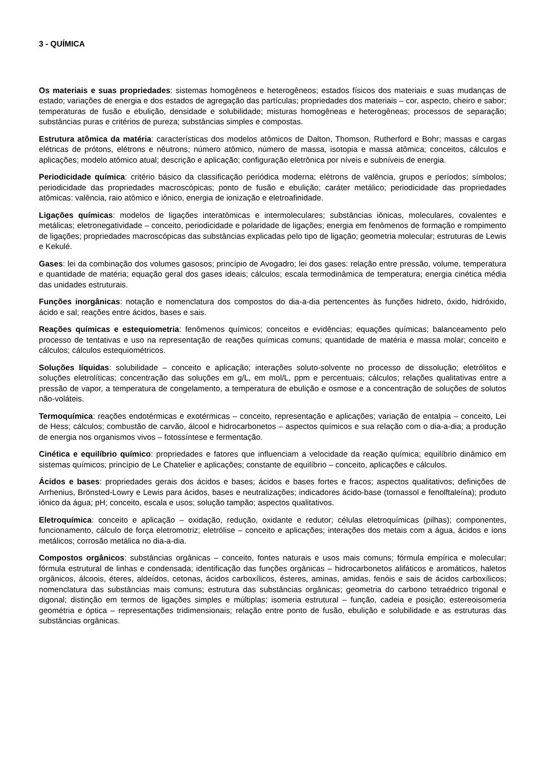3 - QUÍMICA
Os materiais e suas propriedades: sistemas homogêneos e heterogêneos; estados físicos dos materiais e suas mudanças de estado; variações de energia e dos estados de agregação das partículas; propriedades dos materiais – cor, aspecto, cheiro e sabor; temperaturas de fusão e ebulição, densidade e solubilidade; misturas homogêneas e heterogêneas; processos de separação; substâncias puras e critérios de pureza; substâncias simples e compostas.
Estrutura atômica da matéria: características dos modelos atômicos de Dalton, Thomson, Rutherford e Bohr; massas e cargas elétricas de prótons, elétrons e nêutrons; número atômico, número de massa, isotopia e massa atômica; conceitos, cálculos e aplicações; modelo atômico atual; descrição e aplicação; configuração eletrônica por níveis e subníveis de energia.
Periodicidade química: critério básico da classificação periódica moderna; elétrons de valência, grupos e períodos; símbolos; periodicidade das propriedades macroscópicas; ponto de fusão e ebulição; caráter metálico; periodicidade das propriedades atômicas: valência, raio atômico e iônico, energia de ionização e eletroafinidade.
Ligações químicas: modelos de ligações interatômicas e intermoleculares; substâncias iônicas, moleculares, covalentes e metálicas; eletronegatividade – conceito, periodicidade e polaridade de ligações; energia em fenômenos de formação e rompimento de ligações; propriedades macroscópicas das substâncias explicadas pelo tipo de ligação; geometria molecular; estruturas de Lewis e Kekulé.
Gases: lei da combinação dos volumes gasosos; princípio de Avogadro; lei dos gases: relação entre pressão, volume, temperatura e quantidade de matéria; equação geral dos gases ideais; cálculos; escala termodinâmica de temperatura; energia cinética média das unidades estruturais.
Funções inorgânicas: notação e nomenclatura dos compostos do dia-a-dia pertencentes às funções hidreto, óxido, hidróxido, ácido e sal; reações entre ácidos, bases e sais.
Reações químicas e estequiometria: fenômenos químicos; conceitos e evidências; equações químicas; balanceamento pelo processo de tentativas e uso na representação de reações químicas comuns; quantidade de matéria e massa molar; conceito e cálculos; cálculos estequiométricos.
Soluções líquidas: solubilidade – conceito e aplicação; interações soluto-solvente no processo de dissolução; eletrólitos e soluções eletrolíticas; concentração das soluções em g/L, em mol/L, ppm e percentuais; cálculos; relações qualitativas entre a pressão de vapor, a temperatura de congelamento, a temperatura de ebulição e osmose e a concentração de soluções de solutos não-voláteis.
Termoquímica: reações endotérmicas e exotérmicas – conceito, representação e aplicações; variação de entalpia – conceito, Lei de Hess; cálculos; combustão de carvão, álcool e hidrocarbonetos – aspectos químicos e sua relação com o dia-a-dia; a produção de energia nos organismos vivos – fotossíntese e fermentação.
Cinética e equilíbrio químico: propriedades e fatores que influenciam a velocidade da reação química; equilíbrio dinâmico em sistemas químicos; princípio de Le Chatelier e aplicações; constante de equilíbrio – conceito, aplicações e cálculos.
Ácidos e bases: propriedades gerais dos ácidos e bases; ácidos e bases fortes e fracos; aspectos qualitativos; definições de Arrhenius, Brönsted-Lowry e Lewis para ácidos, bases e neutralizações; indicadores ácido-base (tornassol e fenolftaleína); produto iônico da água; pH; conceito, escala e usos; solução tampão; aspectos qualitativos.
Eletroquímica: conceito e aplicação – oxidação, redução, oxidante e redutor; células eletroquímicas (pilhas); componentes, funcionamento, cálculo de força eletromotriz; eletrólise – conceito e aplicações; interações dos metais com a água, ácidos e íons metálicos; corrosão metálica no dia-a-dia.
Compostos orgânicos: substâncias orgânicas – conceito, fontes naturais e usos mais comuns; fórmula empírica e molecular; fórmula estrutural de linhas e condensada; identificação das funções orgânicas – hidrocarbonetos alifáticos e aromáticos, haletos orgânicos, álcoois, éteres, aldeídos, cetonas, ácidos carboxílicos, ésteres, aminas, amidas, fenóis e sais de ácidos carboxílicos; nomenclatura das substâncias mais comuns; estrutura das substâncias orgânicas; geometria do carbono tetraédrico trigonal e digonal; distinção em termos de ligações simples e múltiplas; isomeria estrutural – função, cadeia e posição; estereoisomeria geométria e óptica – representações tridimensionais; relação entre ponto de fusão, ebulição e solubilidade e as estruturas das substâncias orgânicas.